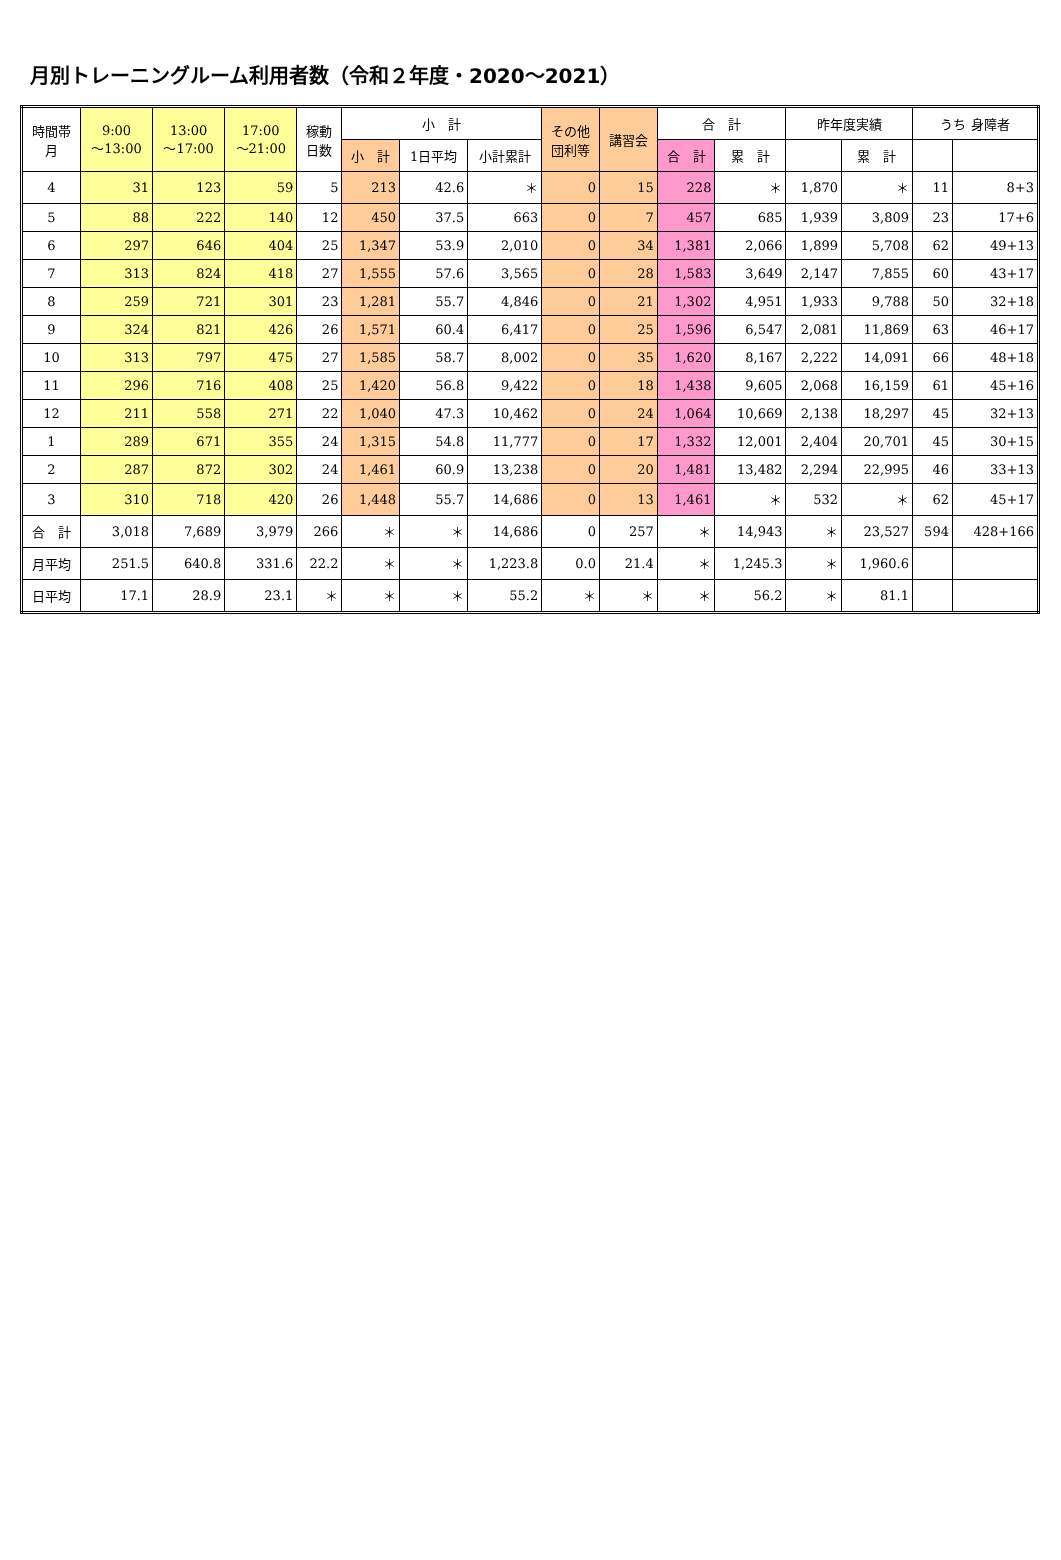月別トレーニングルーム利用者数（令和２年度・2020～2021）
| 時間帯 月 | 9:00 ～13:00 | 13:00 ～17:00 | 17:00 ～21:00 | 稼動 日数 | 小 計 | | | その他 団利等 | 講習会 | 合 計 | | 昨年度実績 | | うち 身障者 | |
| --- | --- | --- | --- | --- | --- | --- | --- | --- | --- | --- | --- | --- | --- | --- | --- |
| | | | | | 小 計 | 1日平均 | 小計累計 | | | 合 計 | 累 計 | | 累 計 | | |
| 4 | 31 | 123 | 59 | 5 | 213 | 42.6 | ＊ | 0 | 15 | 228 | ＊ | 1,870 | ＊ | 11 | 8+3 |
| 5 | 88 | 222 | 140 | 12 | 450 | 37.5 | 663 | 0 | 7 | 457 | 685 | 1,939 | 3,809 | 23 | 17+6 |
| 6 | 297 | 646 | 404 | 25 | 1,347 | 53.9 | 2,010 | 0 | 34 | 1,381 | 2,066 | 1,899 | 5,708 | 62 | 49+13 |
| 7 | 313 | 824 | 418 | 27 | 1,555 | 57.6 | 3,565 | 0 | 28 | 1,583 | 3,649 | 2,147 | 7,855 | 60 | 43+17 |
| 8 | 259 | 721 | 301 | 23 | 1,281 | 55.7 | 4,846 | 0 | 21 | 1,302 | 4,951 | 1,933 | 9,788 | 50 | 32+18 |
| 9 | 324 | 821 | 426 | 26 | 1,571 | 60.4 | 6,417 | 0 | 25 | 1,596 | 6,547 | 2,081 | 11,869 | 63 | 46+17 |
| 10 | 313 | 797 | 475 | 27 | 1,585 | 58.7 | 8,002 | 0 | 35 | 1,620 | 8,167 | 2,222 | 14,091 | 66 | 48+18 |
| 11 | 296 | 716 | 408 | 25 | 1,420 | 56.8 | 9,422 | 0 | 18 | 1,438 | 9,605 | 2,068 | 16,159 | 61 | 45+16 |
| 12 | 211 | 558 | 271 | 22 | 1,040 | 47.3 | 10,462 | 0 | 24 | 1,064 | 10,669 | 2,138 | 18,297 | 45 | 32+13 |
| 1 | 289 | 671 | 355 | 24 | 1,315 | 54.8 | 11,777 | 0 | 17 | 1,332 | 12,001 | 2,404 | 20,701 | 45 | 30+15 |
| 2 | 287 | 872 | 302 | 24 | 1,461 | 60.9 | 13,238 | 0 | 20 | 1,481 | 13,482 | 2,294 | 22,995 | 46 | 33+13 |
| 3 | 310 | 718 | 420 | 26 | 1,448 | 55.7 | 14,686 | 0 | 13 | 1,461 | ＊ | 532 | ＊ | 62 | 45+17 |
| 合 計 | 3,018 | 7,689 | 3,979 | 266 | ＊ | ＊ | 14,686 | 0 | 257 | ＊ | 14,943 | ＊ | 23,527 | 594 | 428+166 |
| 月平均 | 251.5 | 640.8 | 331.6 | 22.2 | ＊ | ＊ | 1,223.8 | 0.0 | 21.4 | ＊ | 1,245.3 | ＊ | 1,960.6 | | |
| 日平均 | 17.1 | 28.9 | 23.1 | ＊ | ＊ | ＊ | 55.2 | ＊ | ＊ | ＊ | 56.2 | ＊ | 81.1 | | |